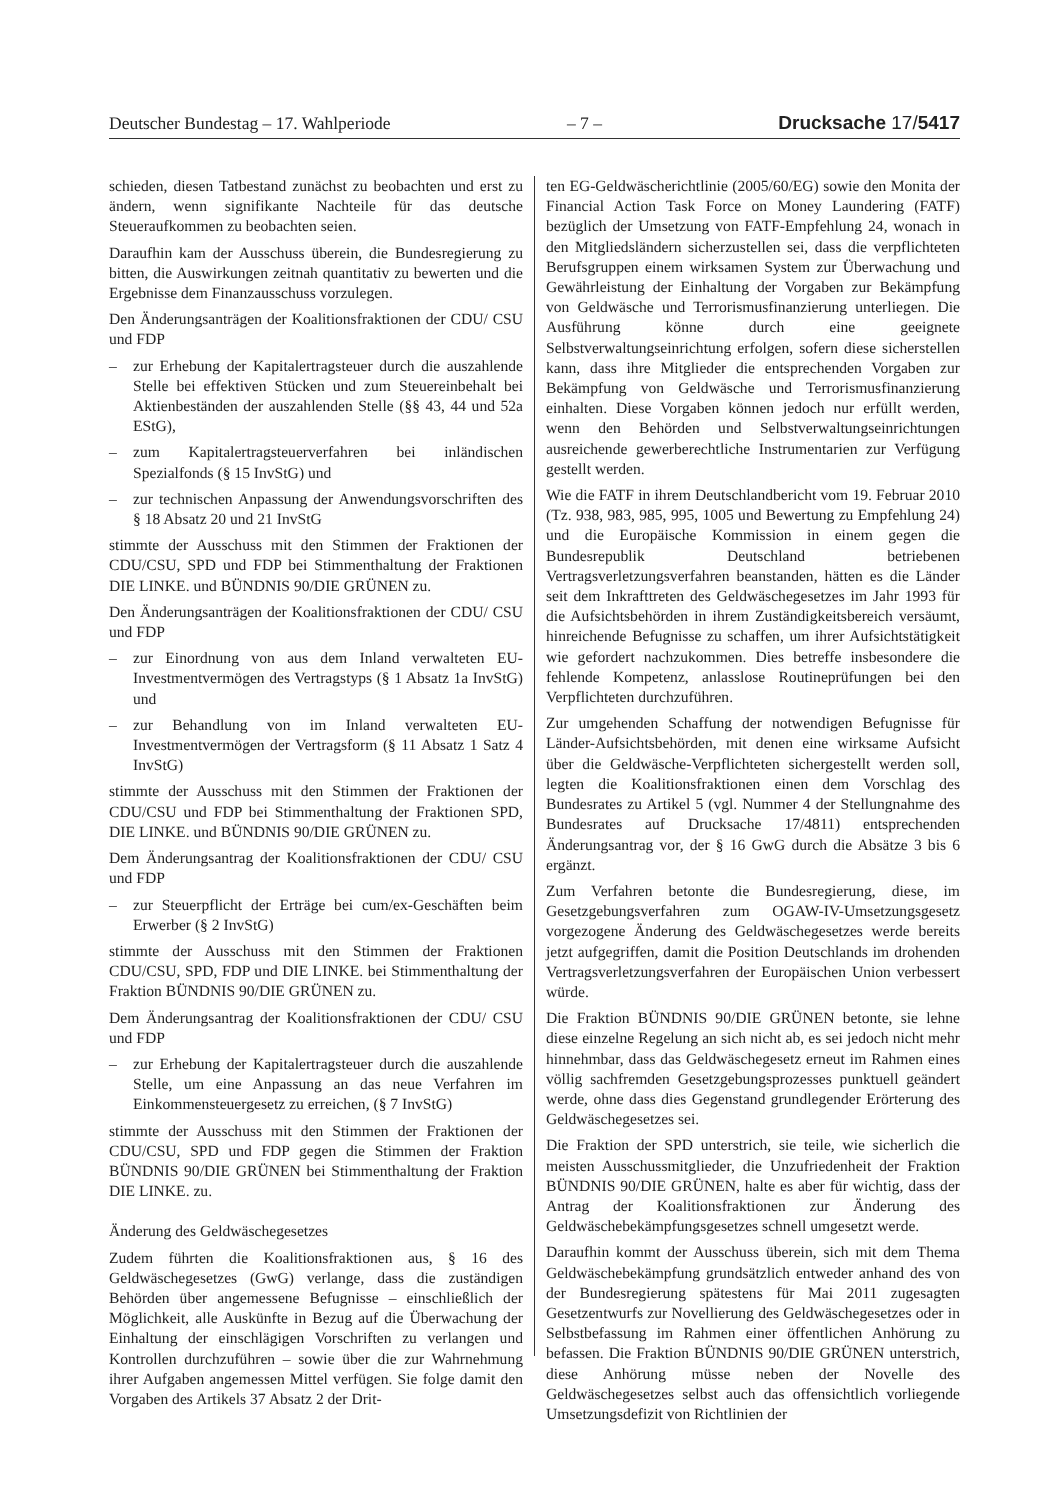Deutscher Bundestag – 17. Wahlperiode – 7 – Drucksache 17/5417
schieden, diesen Tatbestand zunächst zu beobachten und erst zu ändern, wenn signifikante Nachteile für das deutsche Steueraufkommen zu beobachten seien.
Daraufhin kam der Ausschuss überein, die Bundesregierung zu bitten, die Auswirkungen zeitnah quantitativ zu bewerten und die Ergebnisse dem Finanzausschuss vorzulegen.
Den Änderungsanträgen der Koalitionsfraktionen der CDU/ CSU und FDP
– zur Erhebung der Kapitalertragsteuer durch die auszahlende Stelle bei effektiven Stücken und zum Steuereinbehalt bei Aktienbeständen der auszahlenden Stelle (§§ 43, 44 und 52a EStG),
– zum Kapitalertragsteuerverfahren bei inländischen Spezialfonds (§ 15 InvStG) und
– zur technischen Anpassung der Anwendungsvorschriften des § 18 Absatz 20 und 21 InvStG
stimmte der Ausschuss mit den Stimmen der Fraktionen der CDU/CSU, SPD und FDP bei Stimmenthaltung der Fraktionen DIE LINKE. und BÜNDNIS 90/DIE GRÜNEN zu.
Den Änderungsanträgen der Koalitionsfraktionen der CDU/ CSU und FDP
– zur Einordnung von aus dem Inland verwalteten EU-Investmentvermögen des Vertragstyps (§ 1 Absatz 1a InvStG) und
– zur Behandlung von im Inland verwalteten EU-Investmentvermögen der Vertragsform (§ 11 Absatz 1 Satz 4 InvStG)
stimmte der Ausschuss mit den Stimmen der Fraktionen der CDU/CSU und FDP bei Stimmenthaltung der Fraktionen SPD, DIE LINKE. und BÜNDNIS 90/DIE GRÜNEN zu.
Dem Änderungsantrag der Koalitionsfraktionen der CDU/ CSU und FDP
– zur Steuerpflicht der Erträge bei cum/ex-Geschäften beim Erwerber (§ 2 InvStG)
stimmte der Ausschuss mit den Stimmen der Fraktionen CDU/CSU, SPD, FDP und DIE LINKE. bei Stimmenthaltung der Fraktion BÜNDNIS 90/DIE GRÜNEN zu.
Dem Änderungsantrag der Koalitionsfraktionen der CDU/ CSU und FDP
– zur Erhebung der Kapitalertragsteuer durch die auszahlende Stelle, um eine Anpassung an das neue Verfahren im Einkommensteuergesetz zu erreichen, (§ 7 InvStG)
stimmte der Ausschuss mit den Stimmen der Fraktionen der CDU/CSU, SPD und FDP gegen die Stimmen der Fraktion BÜNDNIS 90/DIE GRÜNEN bei Stimmenthaltung der Fraktion DIE LINKE. zu.
Änderung des Geldwäschegesetzes
Zudem führten die Koalitionsfraktionen aus, § 16 des Geldwäschegesetzes (GwG) verlange, dass die zuständigen Behörden über angemessene Befugnisse – einschließlich der Möglichkeit, alle Auskünfte in Bezug auf die Überwachung der Einhaltung der einschlägigen Vorschriften zu verlangen und Kontrollen durchzuführen – sowie über die zur Wahrnehmung ihrer Aufgaben angemessen Mittel verfügen. Sie folge damit den Vorgaben des Artikels 37 Absatz 2 der Drit-
ten EG-Geldwäscherichtlinie (2005/60/EG) sowie den Monita der Financial Action Task Force on Money Laundering (FATF) bezüglich der Umsetzung von FATF-Empfehlung 24, wonach in den Mitgliedsländern sicherzustellen sei, dass die verpflichteten Berufsgruppen einem wirksamen System zur Überwachung und Gewährleistung der Einhaltung der Vorgaben zur Bekämpfung von Geldwäsche und Terrorismusfinanzierung unterliegen. Die Ausführung könne durch eine geeignete Selbstverwaltungseinrichtung erfolgen, sofern diese sicherstellen kann, dass ihre Mitglieder die entsprechenden Vorgaben zur Bekämpfung von Geldwäsche und Terrorismusfinanzierung einhalten. Diese Vorgaben können jedoch nur erfüllt werden, wenn den Behörden und Selbstverwaltungseinrichtungen ausreichende gewerberechtliche Instrumentarien zur Verfügung gestellt werden.
Wie die FATF in ihrem Deutschlandbericht vom 19. Februar 2010 (Tz. 938, 983, 985, 995, 1005 und Bewertung zu Empfehlung 24) und die Europäische Kommission in einem gegen die Bundesrepublik Deutschland betriebenen Vertragsverletzungsverfahren beanstanden, hätten es die Länder seit dem Inkrafttreten des Geldwäschegesetzes im Jahr 1993 für die Aufsichtsbehörden in ihrem Zuständigkeitsbereich versäumt, hinreichende Befugnisse zu schaffen, um ihrer Aufsichtstätigkeit wie gefordert nachzukommen. Dies betreffe insbesondere die fehlende Kompetenz, anlasslose Routineprüfungen bei den Verpflichteten durchzuführen.
Zur umgehenden Schaffung der notwendigen Befugnisse für Länder-Aufsichtsbehörden, mit denen eine wirksame Aufsicht über die Geldwäsche-Verpflichteten sichergestellt werden soll, legten die Koalitionsfraktionen einen dem Vorschlag des Bundesrates zu Artikel 5 (vgl. Nummer 4 der Stellungnahme des Bundesrates auf Drucksache 17/4811) entsprechenden Änderungsantrag vor, der § 16 GwG durch die Absätze 3 bis 6 ergänzt.
Zum Verfahren betonte die Bundesregierung, diese, im Gesetzgebungsverfahren zum OGAW-IV-Umsetzungsgesetz vorgezogene Änderung des Geldwäschegesetzes werde bereits jetzt aufgegriffen, damit die Position Deutschlands im drohenden Vertragsverletzungsverfahren der Europäischen Union verbessert würde.
Die Fraktion BÜNDNIS 90/DIE GRÜNEN betonte, sie lehne diese einzelne Regelung an sich nicht ab, es sei jedoch nicht mehr hinnehmbar, dass das Geldwäschegesetz erneut im Rahmen eines völlig sachfremden Gesetzgebungsprozesses punktuell geändert werde, ohne dass dies Gegenstand grundlegender Erörterung des Geldwäschegesetzes sei.
Die Fraktion der SPD unterstrich, sie teile, wie sicherlich die meisten Ausschussmitglieder, die Unzufriedenheit der Fraktion BÜNDNIS 90/DIE GRÜNEN, halte es aber für wichtig, dass der Antrag der Koalitionsfraktionen zur Änderung des Geldwäschebekämpfungsgesetzes schnell umgesetzt werde.
Daraufhin kommt der Ausschuss überein, sich mit dem Thema Geldwäschebekämpfung grundsätzlich entweder anhand des von der Bundesregierung spätestens für Mai 2011 zugesagten Gesetzentwurfs zur Novellierung des Geldwäschegesetzes oder in Selbstbefassung im Rahmen einer öffentlichen Anhörung zu befassen. Die Fraktion BÜNDNIS 90/DIE GRÜNEN unterstrich, diese Anhörung müsse neben der Novelle des Geldwäschegesetzes selbst auch das offensichtlich vorliegende Umsetzungsdefizit von Richtlinien der